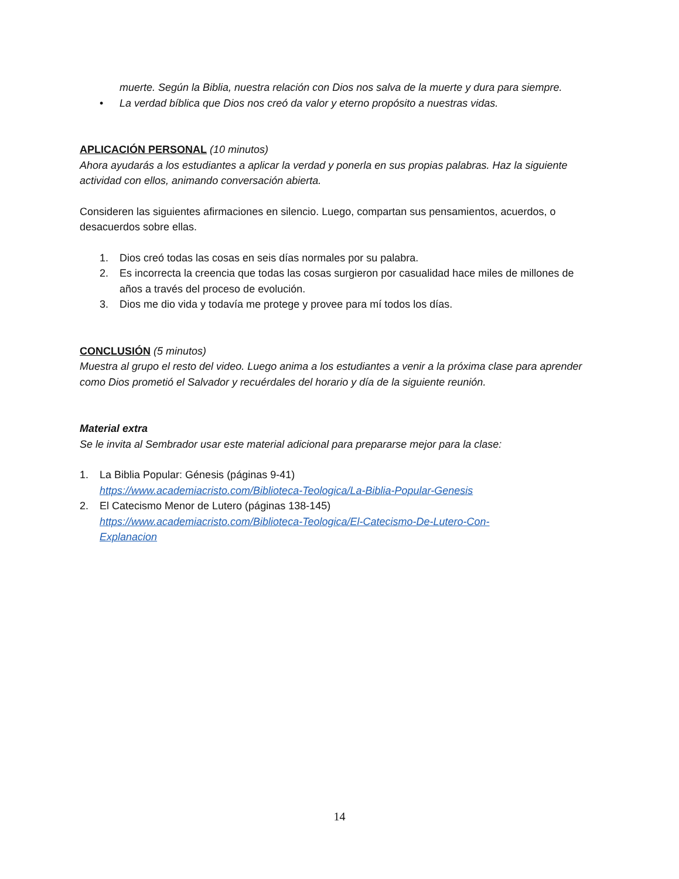muerte. Según la Biblia, nuestra relación con Dios nos salva de la muerte y dura para siempre.
• La verdad bíblica que Dios nos creó da valor y eterno propósito a nuestras vidas.
APLICACIÓN PERSONAL (10 minutos)
Ahora ayudarás a los estudiantes a aplicar la verdad y ponerla en sus propias palabras. Haz la siguiente actividad con ellos, animando conversación abierta.
Consideren las siguientes afirmaciones en silencio. Luego, compartan sus pensamientos, acuerdos, o desacuerdos sobre ellas.
1. Dios creó todas las cosas en seis días normales por su palabra.
2. Es incorrecta la creencia que todas las cosas surgieron por casualidad hace miles de millones de años a través del proceso de evolución.
3. Dios me dio vida y todavía me protege y provee para mí todos los días.
CONCLUSIÓN (5 minutos)
Muestra al grupo el resto del video. Luego anima a los estudiantes a venir a la próxima clase para aprender como Dios prometió el Salvador y recuérdales del horario y día de la siguiente reunión.
Material extra
Se le invita al Sembrador usar este material adicional para prepararse mejor para la clase:
1. La Biblia Popular: Génesis (páginas 9-41)
https://www.academiacristo.com/Biblioteca-Teologica/La-Biblia-Popular-Genesis
2. El Catecismo Menor de Lutero (páginas 138-145)
https://www.academiacristo.com/Biblioteca-Teologica/El-Catecismo-De-Lutero-Con-
Explanacion
14